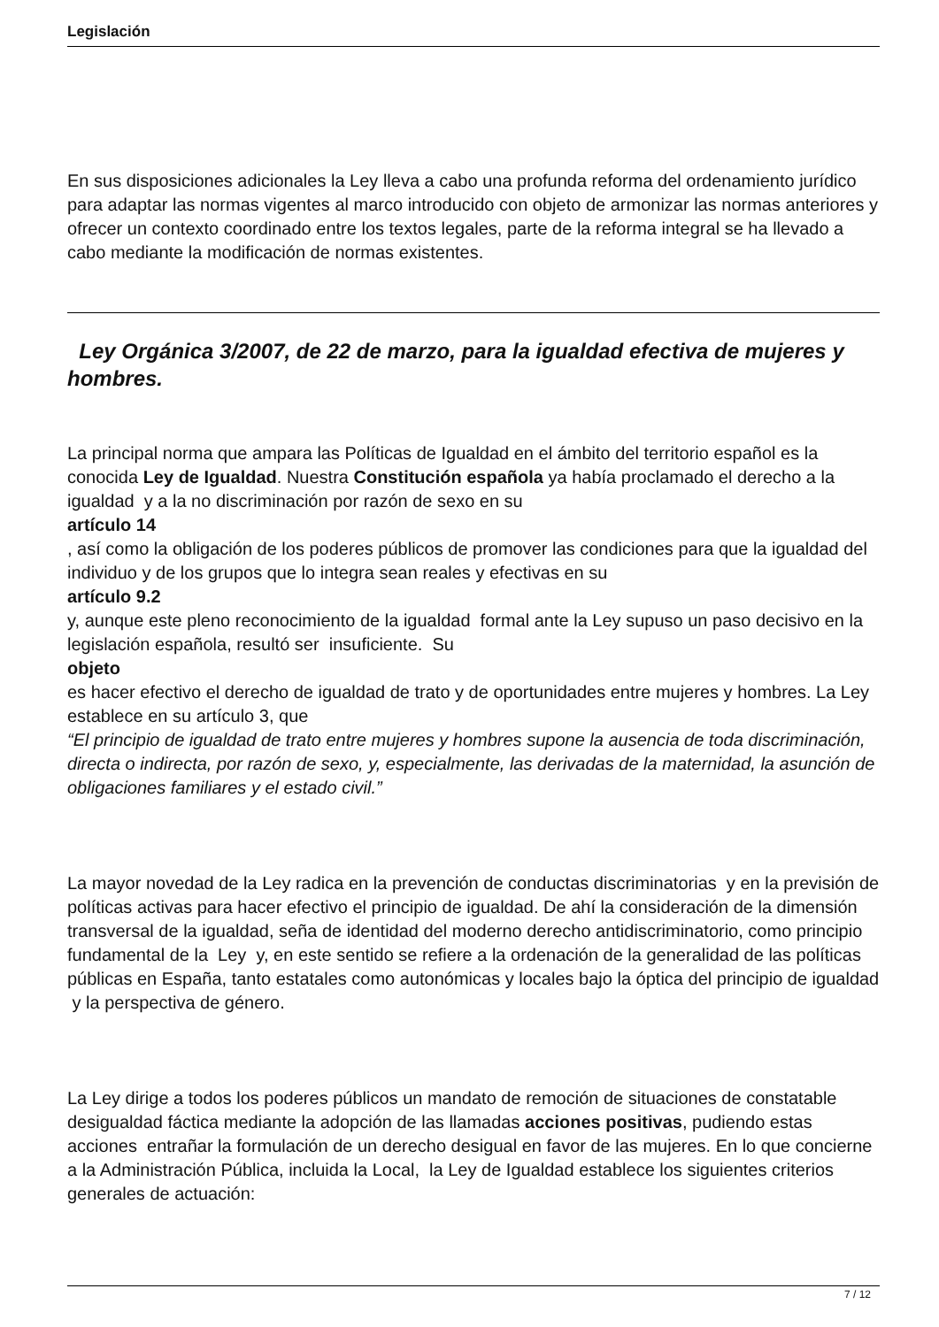Legislación
En sus disposiciones adicionales la Ley lleva a cabo una profunda reforma del ordenamiento jurídico para adaptar las normas vigentes al marco introducido con objeto de armonizar las normas anteriores y ofrecer un contexto coordinado entre los textos legales, parte de la reforma integral se ha llevado a cabo mediante la modificación de normas existentes.
Ley Orgánica 3/2007, de 22 de marzo, para la igualdad efectiva de mujeres y hombres.
La principal norma que ampara las Políticas de Igualdad en el ámbito del territorio español es la conocida Ley de Igualdad. Nuestra Constitución española ya había proclamado el derecho a la igualdad y a la no discriminación por razón de sexo en su
artículo 14
, así como la obligación de los poderes públicos de promover las condiciones para que la igualdad del individuo y de los grupos que lo integra sean reales y efectivas en su
artículo 9.2
y, aunque este pleno reconocimiento de la igualdad formal ante la Ley supuso un paso decisivo en la legislación española, resultó ser insuficiente. Su
objeto
es hacer efectivo el derecho de igualdad de trato y de oportunidades entre mujeres y hombres. La Ley establece en su artículo 3, que
“El principio de igualdad de trato entre mujeres y hombres supone la ausencia de toda discriminación, directa o indirecta, por razón de sexo, y, especialmente, las derivadas de la maternidad, la asunción de obligaciones familiares y el estado civil.”
La mayor novedad de la Ley radica en la prevención de conductas discriminatorias y en la previsión de políticas activas para hacer efectivo el principio de igualdad. De ahí la consideración de la dimensión transversal de la igualdad, seña de identidad del moderno derecho antidiscriminatorio, como principio fundamental de la Ley y, en este sentido se refiere a la ordenación de la generalidad de las políticas públicas en España, tanto estatales como autonómicas y locales bajo la óptica del principio de igualdad y la perspectiva de género.
La Ley dirige a todos los poderes públicos un mandato de remoción de situaciones de constatable desigualdad fáctica mediante la adopción de las llamadas acciones positivas, pudiendo estas acciones entrañar la formulación de un derecho desigual en favor de las mujeres. En lo que concierne a la Administración Pública, incluida la Local, la Ley de Igualdad establece los siguientes criterios generales de actuación:
7 / 12